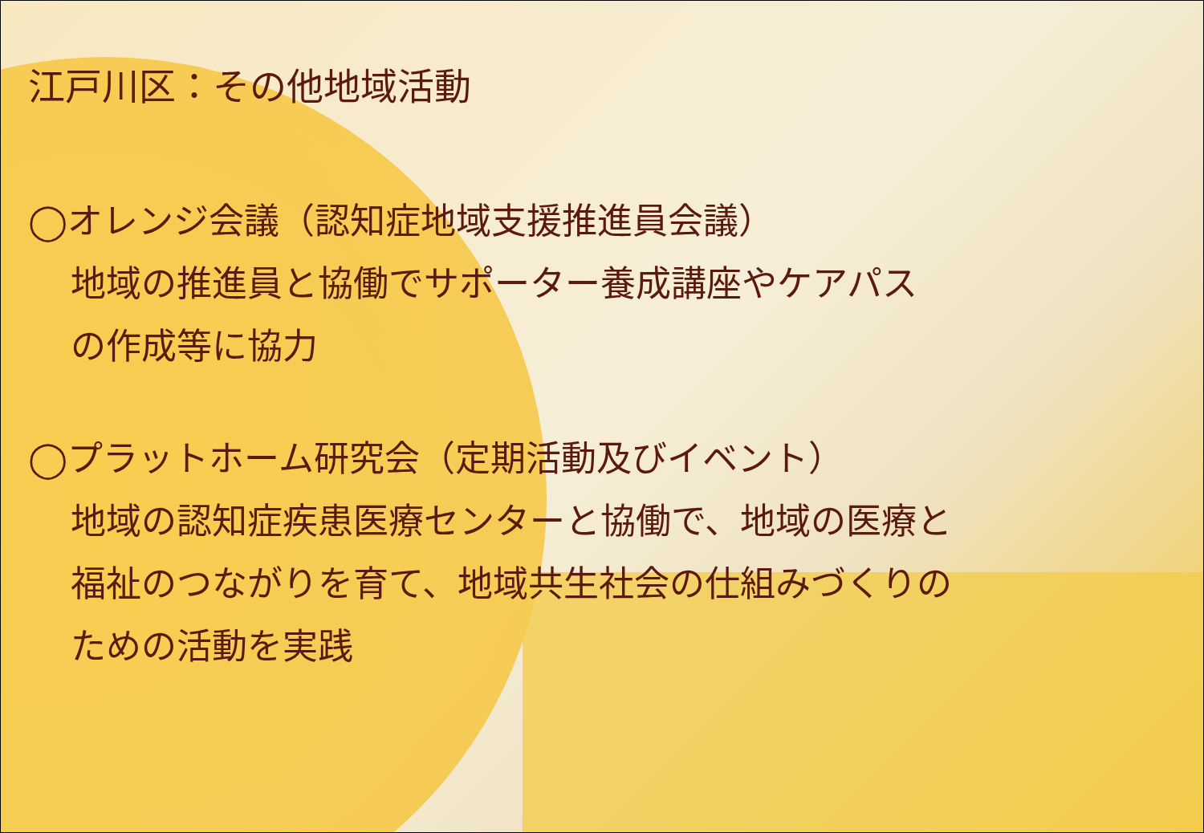江戸川区：その他地域活動
◯オレンジ会議（認知症地域支援推進員会議）
地域の推進員と協働でサポーター養成講座やケアパス
の作成等に協力
◯プラットホーム研究会（定期活動及びイベント）
地域の認知症疾患医療センターと協働で、地域の医療と
福祉のつながりを育て、地域共生社会の仕組みづくりの
ための活動を実践